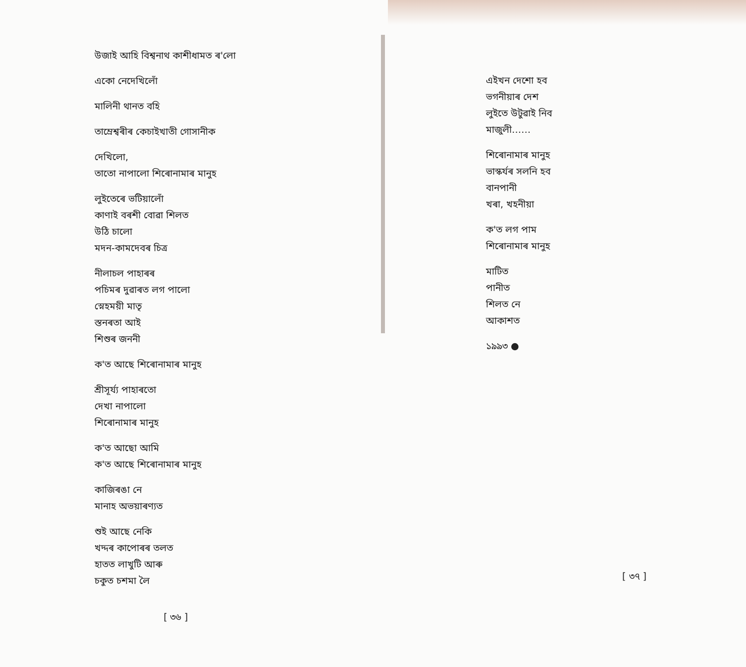উজাই আহি বিশ্বনাথ কাশীধামত ৰ'লো
একো নেদেখিলোঁ
মালিনী থানত বহি
তাম্রেশ্বৰীৰ কেচাইখাতী গোসানীক
দেখিলো,
তাতো নাপালো শিৰোনামাৰ মানুহ
লুইতেৰে ভটিয়ালোঁ
কাণাই বৰশী বোৱা শিলত
উঠি চালো
মদন-কামদেবৰ চিত্ৰ
নীলাচল পাহাৰৰ
পচিমৰ দুৱাৰত লগ পালো
স্নেহময়ী মাতৃ
স্তনৰতা আই
শিশুৰ জননী
ক'ত আছে শিৰোনামাৰ মানুহ
শ্রীসূর্য্য পাহাৰতো
দেখা নাপালো
শিৰোনামাৰ মানুহ
ক'ত আছো আমি
ক'ত আছে শিৰোনামাৰ মানুহ
কাজিৰঙা নে
মানাহ অভয়াৰণ্যত
শুই আছে নেকি
খদ্দৰ কাপোৰৰ তলত
হাতত লাখুটি আৰু
চকুত চশমা লৈ
[ ৩৬ ]
এইখন দেশো হব
ভগনীয়াৰ দেশ
লুইতে উটুৱাই নিব
মাজুলী……
শিৰোনামাৰ মানুহ
ভাস্কৰ্যৰ সলনি হব
বানপানী
খৰা, খহনীয়া
ক'ত লগ পাম
শিৰোনামাৰ মানুহ
মাটিত
পানীত
শিলত নে
আকাশত
১৯৯৩ ●
[ ৩৭ ]